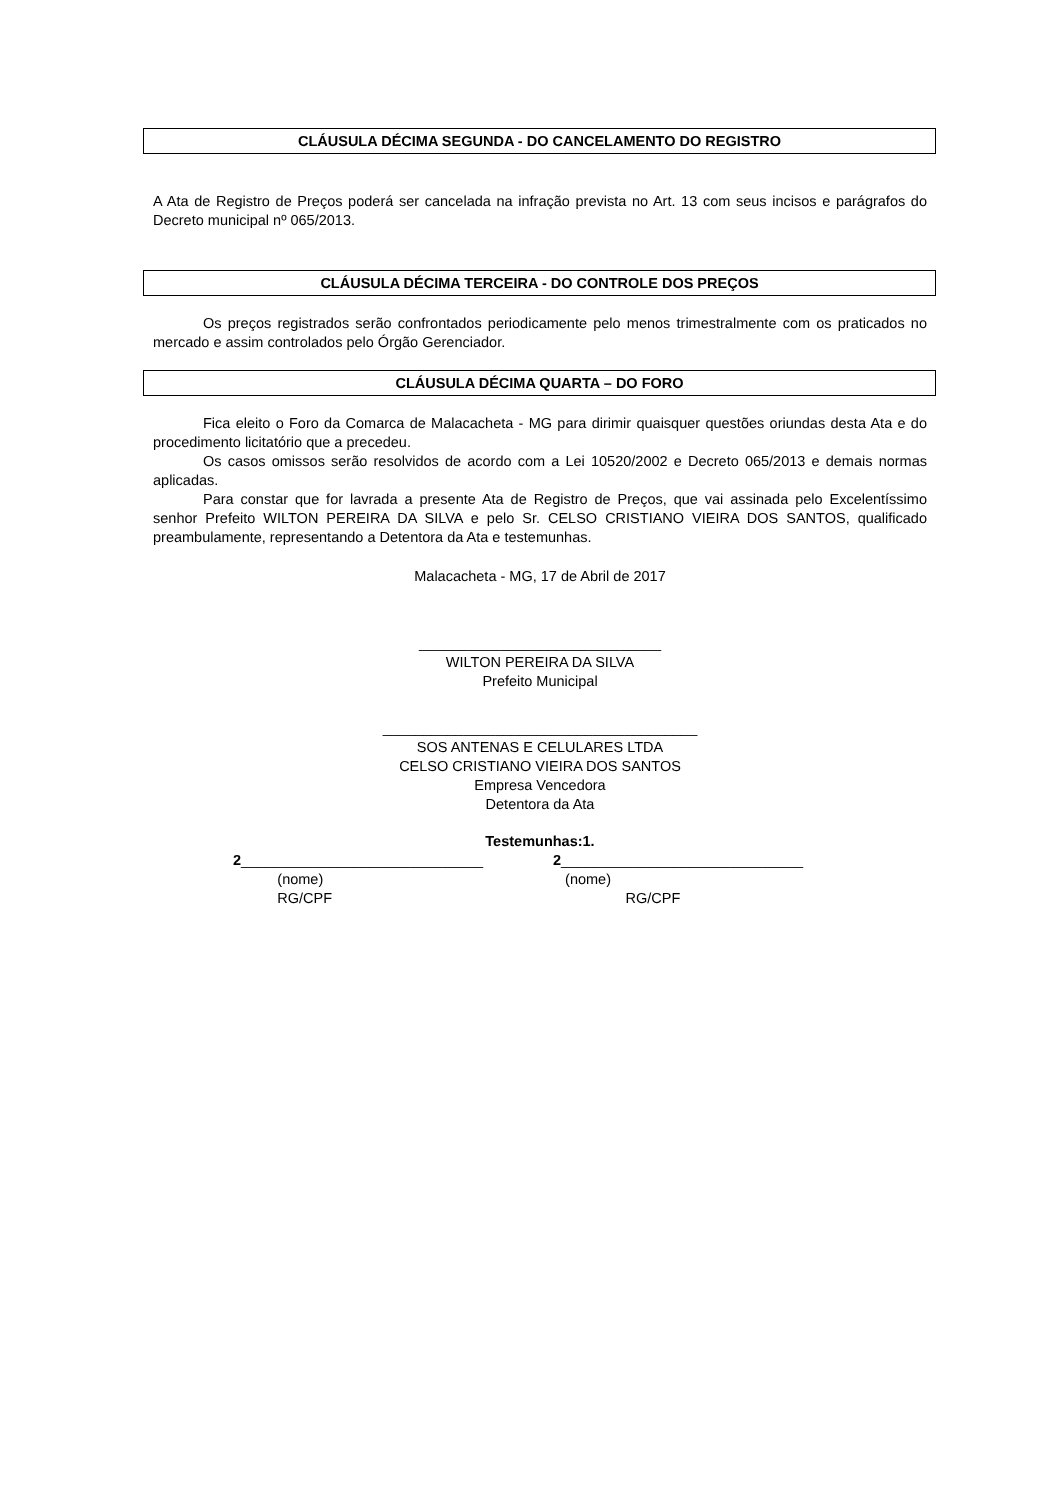CLÁUSULA DÉCIMA SEGUNDA - DO CANCELAMENTO DO REGISTRO
A Ata de Registro de Preços poderá ser cancelada na infração prevista no Art. 13 com seus incisos e parágrafos do Decreto municipal nº 065/2013.
CLÁUSULA DÉCIMA TERCEIRA - DO CONTROLE DOS PREÇOS
Os preços registrados serão confrontados periodicamente pelo menos trimestralmente com os praticados no mercado e assim controlados pelo Órgão Gerenciador.
CLÁUSULA DÉCIMA QUARTA – DO FORO
Fica eleito o Foro da Comarca de Malacacheta - MG para dirimir quaisquer questões oriundas desta Ata e do procedimento licitatório que a precedeu.
Os casos omissos serão resolvidos de acordo com a Lei 10520/2002 e Decreto 065/2013 e demais normas aplicadas.
Para constar que for lavrada a presente Ata de Registro de Preços, que vai assinada pelo Excelentíssimo senhor Prefeito WILTON PEREIRA DA SILVA e pelo Sr. CELSO CRISTIANO VIEIRA DOS SANTOS, qualificado preambulamente, representando a Detentora da Ata e testemunhas.
Malacacheta - MG, 17 de Abril de 2017
______________________________
WILTON PEREIRA DA SILVA
Prefeito Municipal
_______________________________________
SOS ANTENAS E CELULARES LTDA
CELSO CRISTIANO VIEIRA DOS SANTOS
Empresa Vencedora
Detentora da Ata
Testemunhas:1.
2______________________________
(nome)
RG/CPF
2______________________________
(nome)
RG/CPF